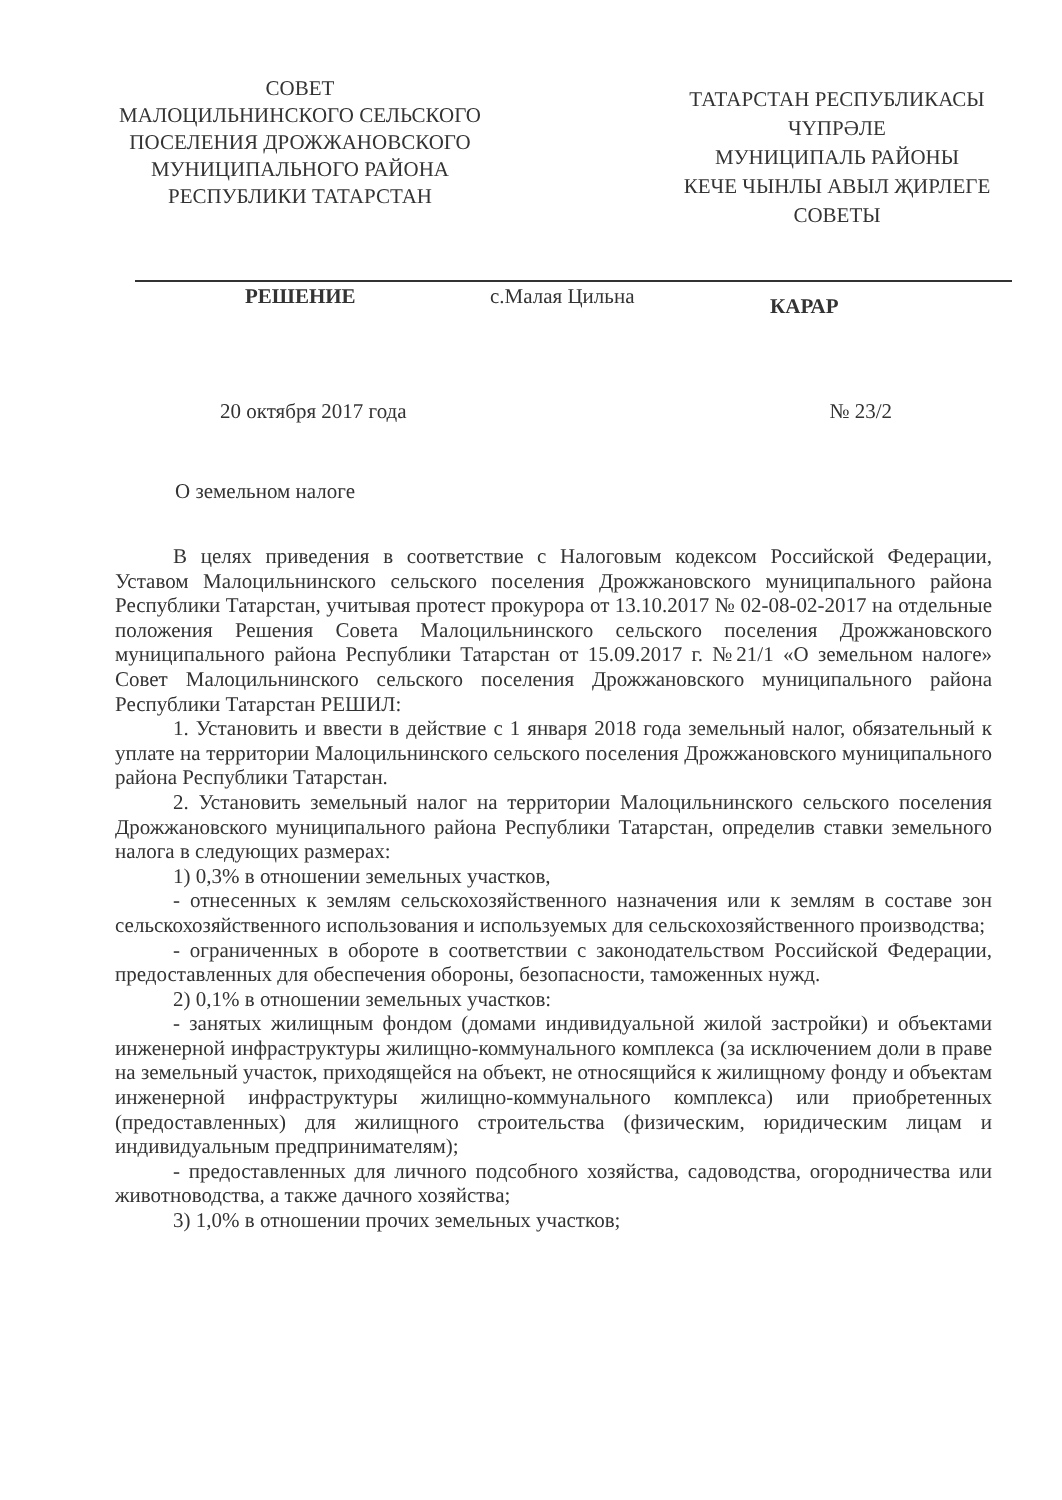СОВЕТ
МАЛОЦИЛЬНИНСКОГО СЕЛЬСКОГО
ПОСЕЛЕНИЯ ДРОЖЖАНОВСКОГО
МУНИЦИПАЛЬНОГО РАЙОНА
РЕСПУБЛИКИ ТАТАРСТАН
ТАТАРСТАН РЕСПУБЛИКАСЫ
ЧҮПРӘЛЕ
МУНИЦИПАЛЬ РАЙОНЫ
КЕЧЕ ЧЫНЛЫ АВЫЛ ҖИРЛЕГЕ
СОВЕТЫ
РЕШЕНИЕ с.Малая Цильна КАРАР
20 октября 2017 года № 23/2
О земельном налоге
В целях приведения в соответствие с Налоговым кодексом Российской Федерации, Уставом Малоцильнинского сельского поселения Дрожжановского муниципального района Республики Татарстан, учитывая протест прокурора от 13.10.2017 № 02-08-02-2017 на отдельные положения Решения Совета Малоцильнинского сельского поселения Дрожжановского муниципального района Республики Татарстан от 15.09.2017 г. №21/1 «О земельном налоге» Совет Малоцильнинского сельского поселения Дрожжановского муниципального района Республики Татарстан РЕШИЛ:
1. Установить и ввести в действие с 1 января 2018 года земельный налог, обязательный к уплате на территории Малоцильнинского сельского поселения Дрожжановского муниципального района Республики Татарстан.
2. Установить земельный налог на территории Малоцильнинского сельского поселения Дрожжановского муниципального района Республики Татарстан, определив ставки земельного налога в следующих размерах:
1) 0,3% в отношении земельных участков,
- отнесенных к землям сельскохозяйственного назначения или к землям в составе зон сельскохозяйственного использования и используемых для сельскохозяйственного производства;
- ограниченных в обороте в соответствии с законодательством Российской Федерации, предоставленных для обеспечения обороны, безопасности, таможенных нужд.
2) 0,1% в отношении земельных участков:
- занятых жилищным фондом (домами индивидуальной жилой застройки) и объектами инженерной инфраструктуры жилищно-коммунального комплекса (за исключением доли в праве на земельный участок, приходящейся на объект, не относящийся к жилищному фонду и объектам инженерной инфраструктуры жилищно-коммунального комплекса) или приобретенных (предоставленных) для жилищного строительства (физическим, юридическим лицам и индивидуальным предпринимателям);
- предоставленных для личного подсобного хозяйства, садоводства, огородничества или животноводства, а также дачного хозяйства;
3) 1,0% в отношении прочих земельных участков;